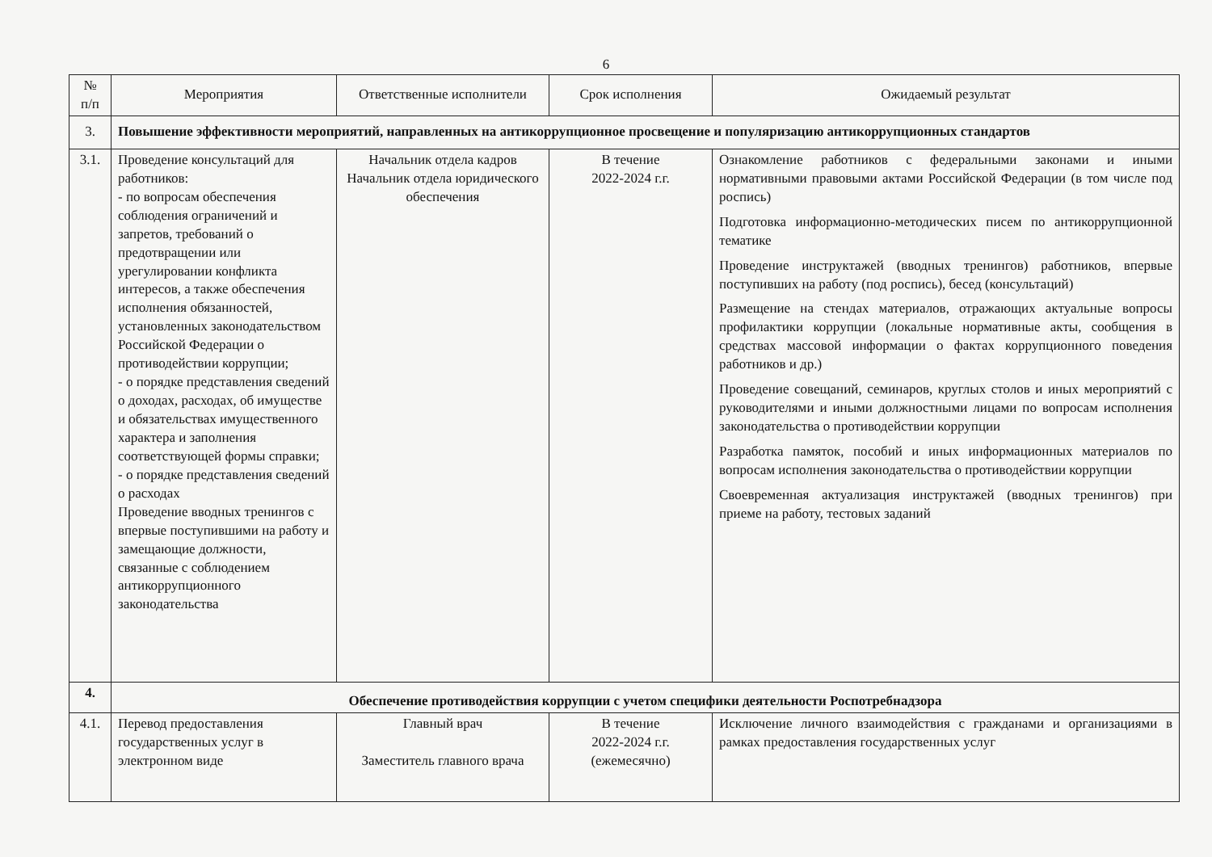6
| № п/п | Мероприятия | Ответственные исполнители | Срок исполнения | Ожидаемый результат |
| --- | --- | --- | --- | --- |
| 3. | Повышение эффективности мероприятий, направленных на антикоррупционное просвещение и популяризацию антикоррупционных стандартов | | | |
| 3.1. | Проведение консультаций для работников: - по вопросам обеспечения соблюдения ограничений и запретов, требований о предотвращении или урегулировании конфликта интересов, а также обеспечения исполнения обязанностей, установленных законодательством Российской Федерации о противодействии коррупции; - о порядке представления сведений о доходах, расходах, об имуществе и обязательствах имущественного характера и заполнения соответствующей формы справки; - о порядке представления сведений о расходах Проведение вводных тренингов с впервые поступившими на работу и замещающие должности, связанные с соблюдением антикоррупционного законодательства | Начальник отдела кадров Начальник отдела юридического обеспечения | В течение 2022-2024 г.г. | Ознакомление работников с федеральными законами и иными нормативными правовыми актами Российской Федерации (в том числе под роспись) Подготовка информационно-методических писем по антикоррупционной тематике Проведение инструктажей (вводных тренингов) работников, впервые поступивших на работу (под роспись), бесед (консультаций) Размещение на стендах материалов, отражающих актуальные вопросы профилактики коррупции (локальные нормативные акты, сообщения в средствах массовой информации о фактах коррупционного поведения работников и др.) Проведение совещаний, семинаров, круглых столов и иных мероприятий с руководителями и иными должностными лицами по вопросам исполнения законодательства о противодействии коррупции Разработка памяток, пособий и иных информационных материалов по вопросам исполнения законодательства о противодействии коррупции Своевременная актуализация инструктажей (вводных тренингов) при приеме на работу, тестовых заданий |
| 4. | Обеспечение противодействия коррупции с учетом специфики деятельности Роспотребнадзора | | | |
| 4.1. | Перевод предоставления государственных услуг в электронном виде | Главный врач Заместитель главного врача | В течение 2022-2024 г.г. (ежемесячно) | Исключение личного взаимодействия с гражданами и организациями в рамках предоставления государственных услуг |